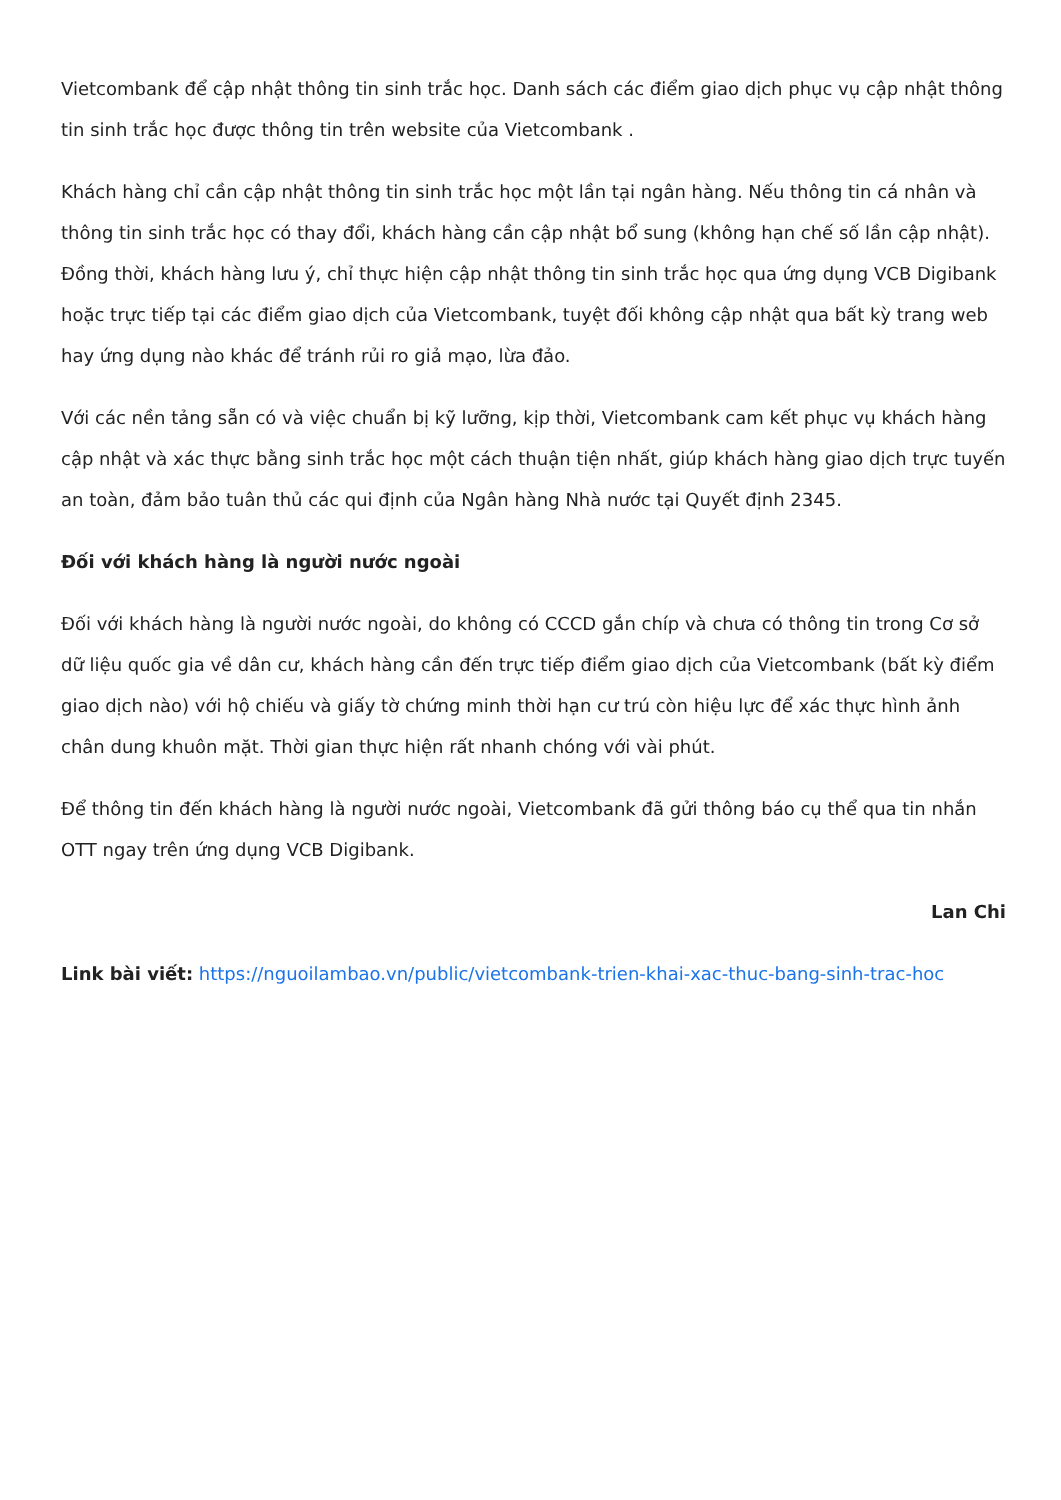Vietcombank để cập nhật thông tin sinh trắc học. Danh sách các điểm giao dịch phục vụ cập nhật thông tin sinh trắc học được thông tin trên website của Vietcombank .
Khách hàng chỉ cần cập nhật thông tin sinh trắc học một lần tại ngân hàng. Nếu thông tin cá nhân và thông tin sinh trắc học có thay đổi, khách hàng cần cập nhật bổ sung (không hạn chế số lần cập nhật). Đồng thời, khách hàng lưu ý, chỉ thực hiện cập nhật thông tin sinh trắc học qua ứng dụng VCB Digibank hoặc trực tiếp tại các điểm giao dịch của Vietcombank, tuyệt đối không cập nhật qua bất kỳ trang web hay ứng dụng nào khác để tránh rủi ro giả mạo, lừa đảo.
Với các nền tảng sẵn có và việc chuẩn bị kỹ lưỡng, kịp thời, Vietcombank cam kết phục vụ khách hàng cập nhật và xác thực bằng sinh trắc học một cách thuận tiện nhất, giúp khách hàng giao dịch trực tuyến an toàn, đảm bảo tuân thủ các qui định của Ngân hàng Nhà nước tại Quyết định 2345.
Đối với khách hàng là người nước ngoài
Đối với khách hàng là người nước ngoài, do không có CCCD gắn chíp và chưa có thông tin trong Cơ sở dữ liệu quốc gia về dân cư, khách hàng cần đến trực tiếp điểm giao dịch của Vietcombank (bất kỳ điểm giao dịch nào) với hộ chiếu và giấy tờ chứng minh thời hạn cư trú còn hiệu lực để xác thực hình ảnh chân dung khuôn mặt. Thời gian thực hiện rất nhanh chóng với vài phút.
Để thông tin đến khách hàng là người nước ngoài, Vietcombank đã gửi thông báo cụ thể qua tin nhắn OTT ngay trên ứng dụng VCB Digibank.
Lan Chi
Link bài viết: https://nguoilambao.vn/public/vietcombank-trien-khai-xac-thuc-bang-sinh-trac-hoc